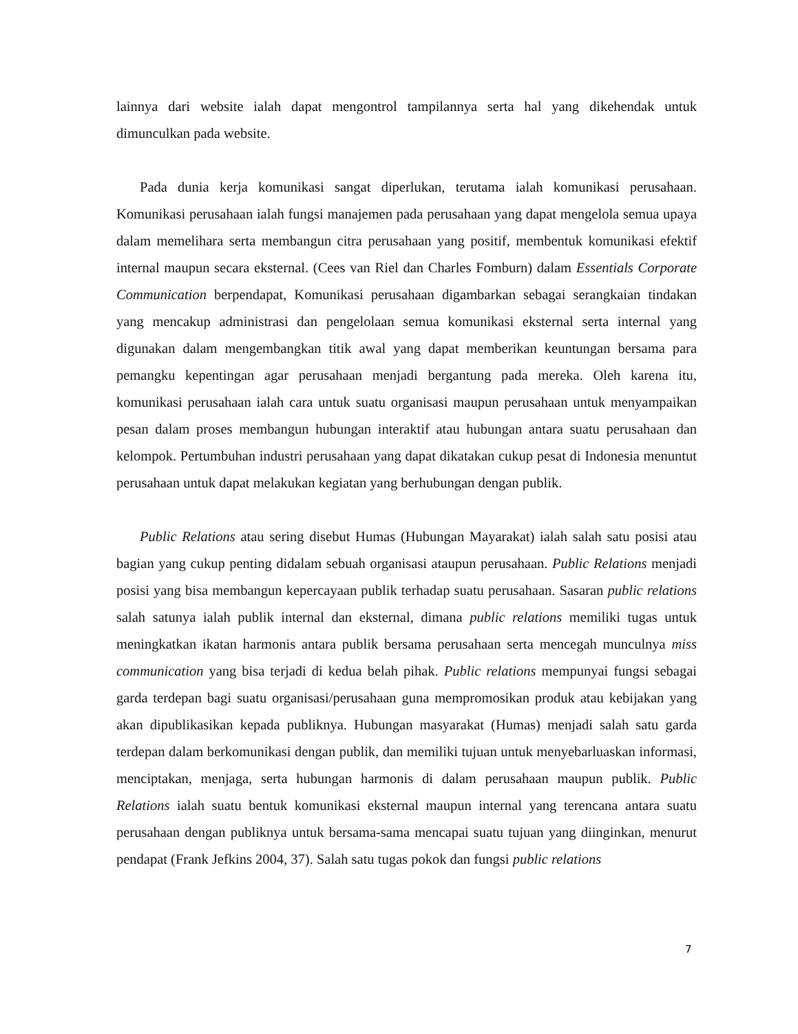lainnya dari website ialah dapat mengontrol tampilannya serta hal yang dikehendak untuk dimunculkan pada website.
Pada dunia kerja komunikasi sangat diperlukan, terutama ialah komunikasi perusahaan. Komunikasi perusahaan ialah fungsi manajemen pada perusahaan yang dapat mengelola semua upaya dalam memelihara serta membangun citra perusahaan yang positif, membentuk komunikasi efektif internal maupun secara eksternal. (Cees van Riel dan Charles Fomburn) dalam Essentials Corporate Communication berpendapat, Komunikasi perusahaan digambarkan sebagai serangkaian tindakan yang mencakup administrasi dan pengelolaan semua komunikasi eksternal serta internal yang digunakan dalam mengembangkan titik awal yang dapat memberikan keuntungan bersama para pemangku kepentingan agar perusahaan menjadi bergantung pada mereka. Oleh karena itu, komunikasi perusahaan ialah cara untuk suatu organisasi maupun perusahaan untuk menyampaikan pesan dalam proses membangun hubungan interaktif atau hubungan antara suatu perusahaan dan kelompok. Pertumbuhan industri perusahaan yang dapat dikatakan cukup pesat di Indonesia menuntut perusahaan untuk dapat melakukan kegiatan yang berhubungan dengan publik.
Public Relations atau sering disebut Humas (Hubungan Mayarakat) ialah salah satu posisi atau bagian yang cukup penting didalam sebuah organisasi ataupun perusahaan. Public Relations menjadi posisi yang bisa membangun kepercayaan publik terhadap suatu perusahaan. Sasaran public relations salah satunya ialah publik internal dan eksternal, dimana public relations memiliki tugas untuk meningkatkan ikatan harmonis antara publik bersama perusahaan serta mencegah munculnya miss communication yang bisa terjadi di kedua belah pihak. Public relations mempunyai fungsi sebagai garda terdepan bagi suatu organisasi/perusahaan guna mempromosikan produk atau kebijakan yang akan dipublikasikan kepada publiknya. Hubungan masyarakat (Humas) menjadi salah satu garda terdepan dalam berkomunikasi dengan publik, dan memiliki tujuan untuk menyebarluaskan informasi, menciptakan, menjaga, serta hubungan harmonis di dalam perusahaan maupun publik. Public Relations ialah suatu bentuk komunikasi eksternal maupun internal yang terencana antara suatu perusahaan dengan publiknya untuk bersama-sama mencapai suatu tujuan yang diinginkan, menurut pendapat (Frank Jefkins 2004, 37). Salah satu tugas pokok dan fungsi public relations
7